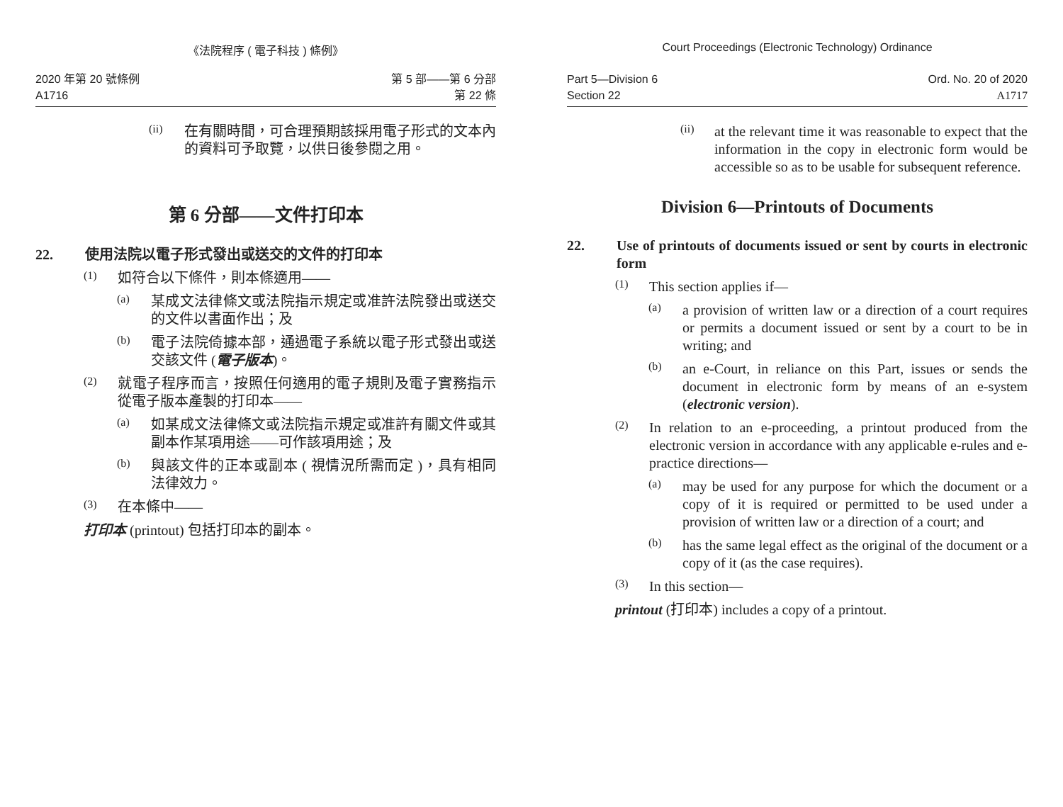《法院程序 ( 電子科技 ) 條例》
2020 年第 20 號條例
A1716
第 5 部——第 6 分部
第 22 條
(ii)
在有關時間，可合理預期該採用電子形式的文本內的資料可予取覽，以供日後參閱之用。
第 6 分部——文件打印本
22. 使用法院以電子形式發出或送交的文件的打印本
(1)
如符合以下條件，則本條適用——
(a)
某成文法律條文或法院指示規定或准許法院發出或送交的文件以書面作出；及
(b)
電子法院倚據本部，通過電子系統以電子形式發出或送交該文件 (電子版本)。
(2)
就電子程序而言，按照任何適用的電子規則及電子實務指示從電子版本產製的打印本——
(a)
如某成文法律條文或法院指示規定或准許有關文件或其副本作某項用途——可作該項用途；及
(b)
與該文件的正本或副本 ( 視情況所需而定 )，具有相同法律效力。
(3)
在本條中——
打印本 (printout) 包括打印本的副本。
Court Proceedings (Electronic Technology) Ordinance
Part 5—Division 6
Section 22
Ord. No. 20 of 2020
A1717
(ii)
at the relevant time it was reasonable to expect that the information in the copy in electronic form would be accessible so as to be usable for subsequent reference.
Division 6—Printouts of Documents
22. Use of printouts of documents issued or sent by courts in electronic form
(1)
This section applies if—
(a)
a provision of written law or a direction of a court requires or permits a document issued or sent by a court to be in writing; and
(b)
an e-Court, in reliance on this Part, issues or sends the document in electronic form by means of an e-system (electronic version).
(2)
In relation to an e-proceeding, a printout produced from the electronic version in accordance with any applicable e-rules and e-practice directions—
(a)
may be used for any purpose for which the document or a copy of it is required or permitted to be used under a provision of written law or a direction of a court; and
(b)
has the same legal effect as the original of the document or a copy of it (as the case requires).
(3)
In this section—
printout (打印本) includes a copy of a printout.